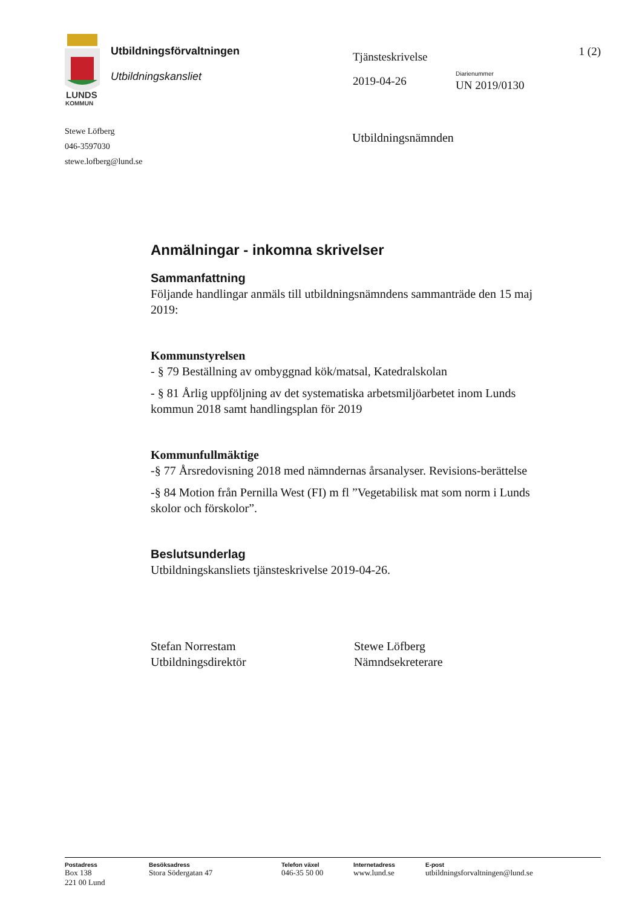LUNDS
KOMMUN
Utbildningsförvaltningen
Utbildningskansliet
Tjänsteskrivelse
2019-04-26
1 (2)
Diarienummer
UN 2019/0130
Stewe Löfberg
046-3597030
stewe.lofberg@lund.se
Utbildningsnämnden
Anmälningar - inkomna skrivelser
Sammanfattning
Följande handlingar anmäls till utbildningsnämndens sammanträde den 15 maj 2019:
Kommunstyrelsen
- § 79 Beställning av ombyggnad kök/matsal, Katedralskolan
- § 81 Årlig uppföljning av det systematiska arbetsmiljöarbetet inom Lunds kommun 2018 samt handlingsplan för 2019
Kommunfullmäktige
-§ 77 Årsredovisning 2018 med nämndernas årsanalyser. Revisions-berättelse
-§ 84 Motion från Pernilla West (FI) m fl ”Vegetabilisk mat som norm i Lunds skolor och förskolor”.
Beslutsunderlag
Utbildningskansliets tjänsteskrivelse 2019-04-26.
Stefan Norrestam
Utbildningsdirektör
Stewe Löfberg
Nämndsekreterare
Postadress
Box 138
221 00 Lund
Besöksadress
Stora Södergatan 47
Telefon växel
046-35 50 00
Internetadress
www.lund.se
E-post
utbildningsforvaltningen@lund.se